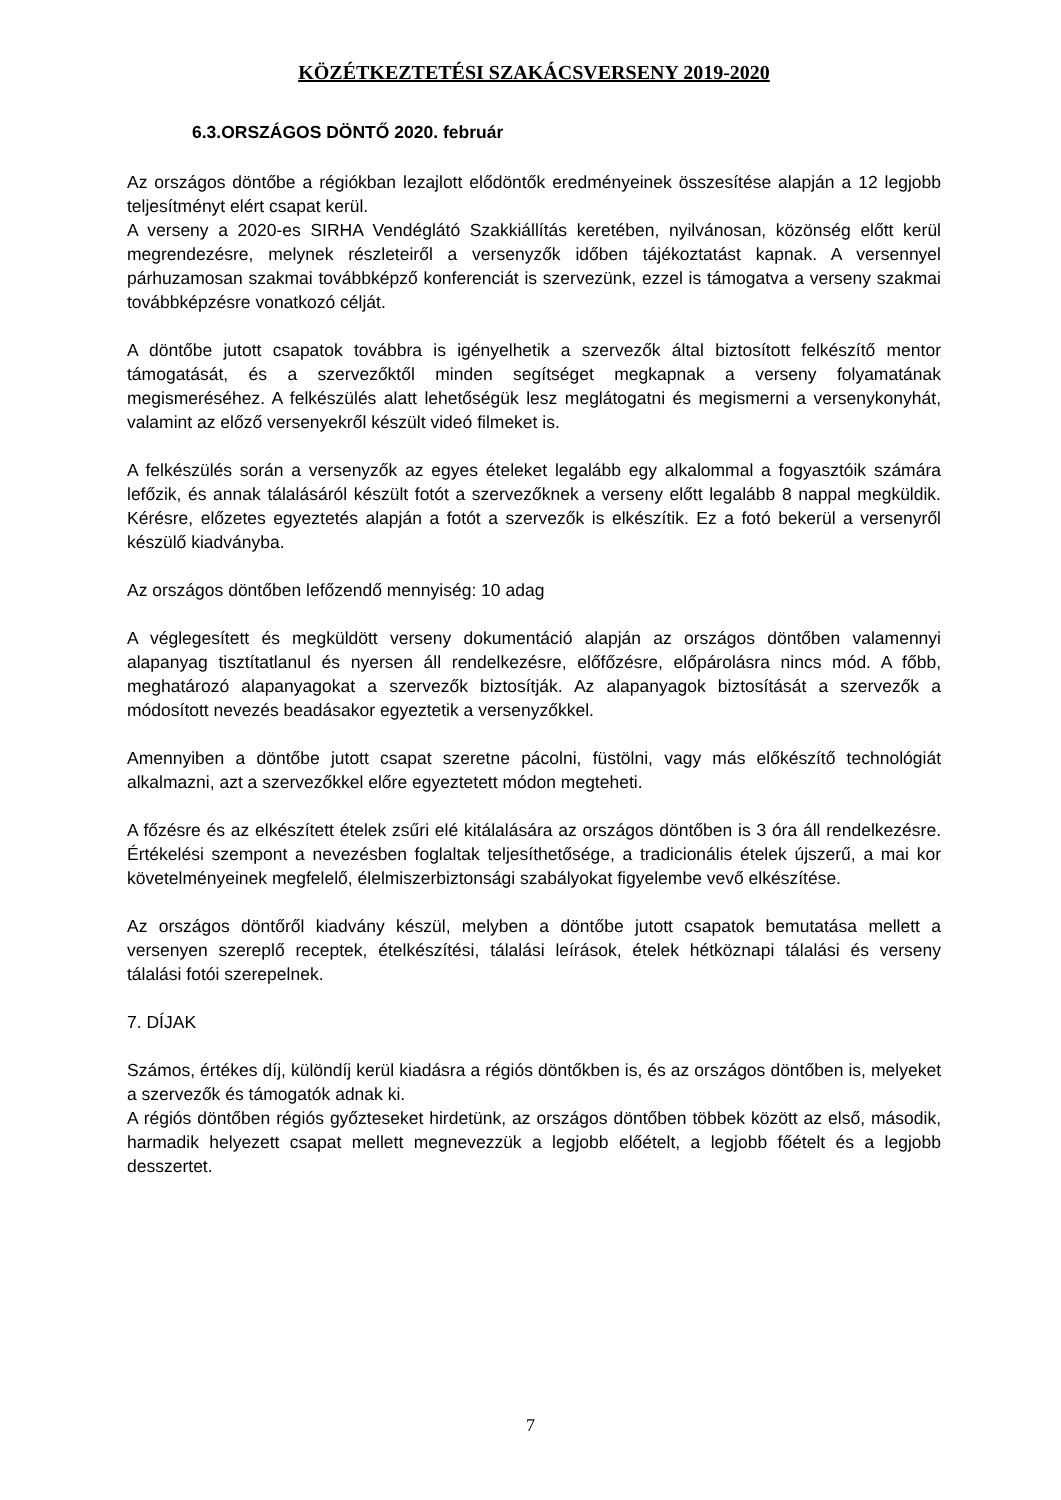KÖZÉTKEZTETÉSI SZAKÁCSVERSENY 2019-2020
6.3.ORSZÁGOS DÖNTŐ 2020. február
Az országos döntőbe a régiókban lezajlott elődöntők eredményeinek összesítése alapján a 12 legjobb teljesítményt elért csapat kerül.
A verseny a 2020-es SIRHA Vendéglátó Szakkiállítás keretében, nyilvánosan, közönség előtt kerül megrendezésre, melynek részleteiről a versenyzők időben tájékoztatást kapnak. A versennyel párhuzamosan szakmai továbbképző konferenciát is szervezünk, ezzel is támogatva a verseny szakmai továbbképzésre vonatkozó célját.
A döntőbe jutott csapatok továbbra is igényelhetik a szervezők által biztosított felkészítő mentor támogatását, és a szervezőktől minden segítséget megkapnak a verseny folyamatának megismeréséhez. A felkészülés alatt lehetőségük lesz meglátogatni és megismerni a versenykonyhát, valamint az előző versenyekről készült videó filmeket is.
A felkészülés során a versenyzők az egyes ételeket legalább egy alkalommal a fogyasztóik számára lefőzik, és annak tálalásáról készült fotót a szervezőknek a verseny előtt legalább 8 nappal megküldik. Kérésre, előzetes egyeztetés alapján a fotót a szervezők is elkészítik. Ez a fotó bekerül a versenyről készülő kiadványba.
Az országos döntőben lefőzendő mennyiség: 10 adag
A véglegesített és megküldött verseny dokumentáció alapján az országos döntőben valamennyi alapanyag tisztítatlanul és nyersen áll rendelkezésre, előfőzésre, előpárolásra nincs mód. A főbb, meghatározó alapanyagokat a szervezők biztosítják. Az alapanyagok biztosítását a szervezők a módosított nevezés beadásakor egyeztetik a versenyzőkkel.
Amennyiben a döntőbe jutott csapat szeretne pácolni, füstölni, vagy más előkészítő technológiát alkalmazni, azt a szervezőkkel előre egyeztetett módon megteheti.
A főzésre és az elkészített ételek zsűri elé kitálalására az országos döntőben is 3 óra áll rendelkezésre. Értékelési szempont a nevezésben foglaltak teljesíthetősége, a tradicionális ételek újszerű, a mai kor követelményeinek megfelelő, élelmiszerbiztonsági szabályokat figyelembe vevő elkészítése.
Az országos döntőről kiadvány készül, melyben a döntőbe jutott csapatok bemutatása mellett a versenyen szereplő receptek, ételkészítési, tálalási leírások, ételek hétköznapi tálalási és verseny tálalási fotói szerepelnek.
7. DÍJAK
Számos, értékes díj, különdíj kerül kiadásra a régiós döntőkben is, és az országos döntőben is, melyeket a szervezők és támogatók adnak ki.
A régiós döntőben régiós győzteseket hirdetünk, az országos döntőben többek között az első, második, harmadik helyezett csapat mellett megnevezzük a legjobb előételt, a legjobb főételt és a legjobb desszertet.
7